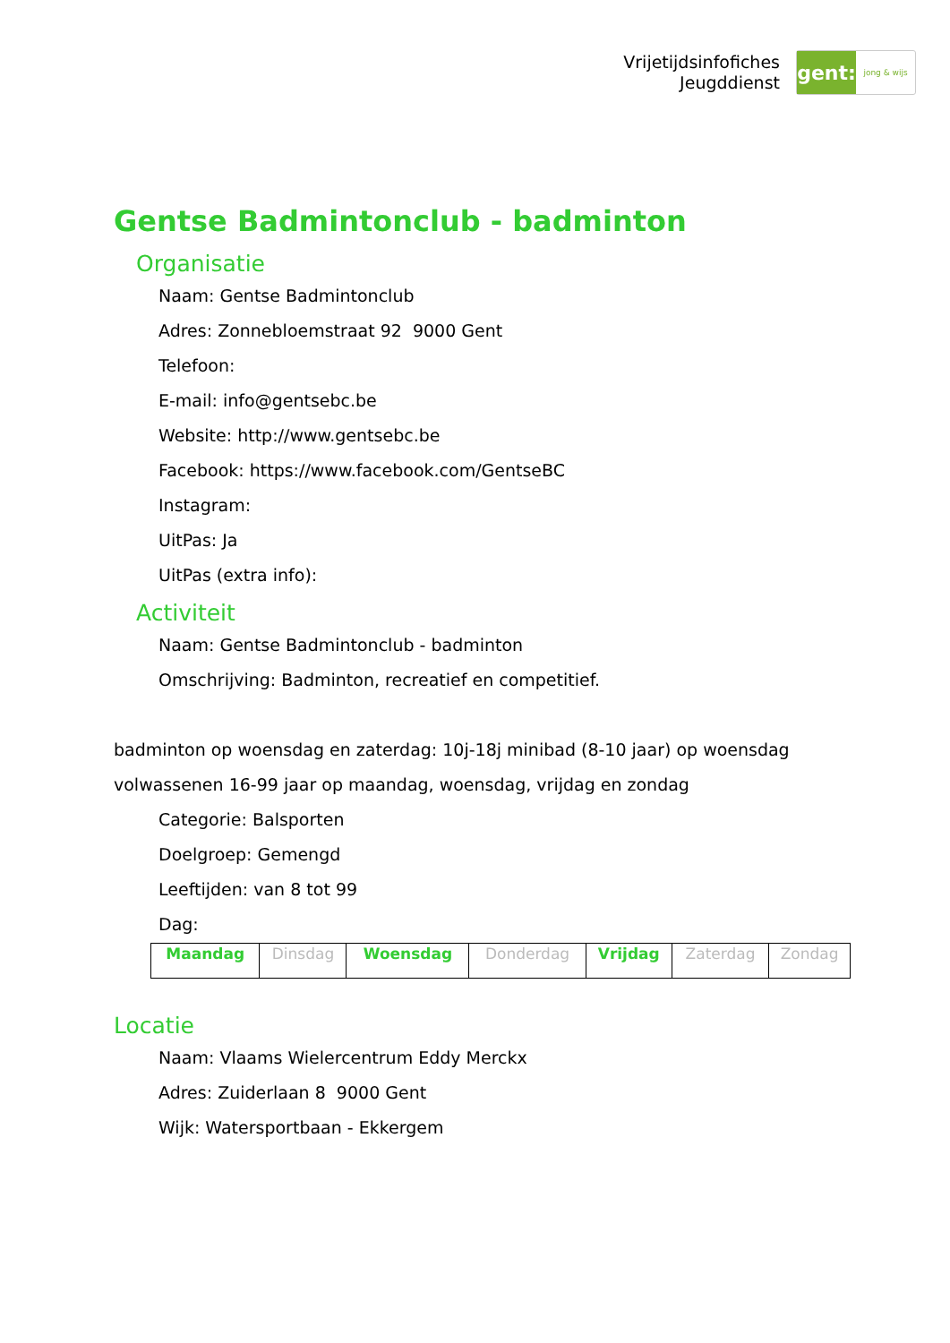Vrijetijdsinfofiches
Jeugddienst
gent:
jong & wijs
Gentse Badmintonclub - badminton
Organisatie
Naam: Gentse Badmintonclub
Adres: Zonnebloemstraat 92 9000 Gent
Telefoon:
E-mail: info@gentsebc.be
Website: http://www.gentsebc.be
Facebook: https://www.facebook.com/GentseBC
Instagram:
UitPas: Ja
UitPas (extra info):
Activiteit
Naam: Gentse Badmintonclub - badminton
Omschrijving: Badminton, recreatief en competitief.
badminton op woensdag en zaterdag: 10j-18j minibad (8-10 jaar) op woensdag
volwassenen 16-99 jaar op maandag, woensdag, vrijdag en zondag
Categorie: Balsporten
Doelgroep: Gemengd
Leeftijden: van 8 tot 99
Dag:
| Maandag | Dinsdag | Woensdag | Donderdag | Vrijdag | Zaterdag | Zondag |
Locatie
Naam: Vlaams Wielercentrum Eddy Merckx
Adres: Zuiderlaan 8 9000 Gent
Wijk: Watersportbaan - Ekkergem